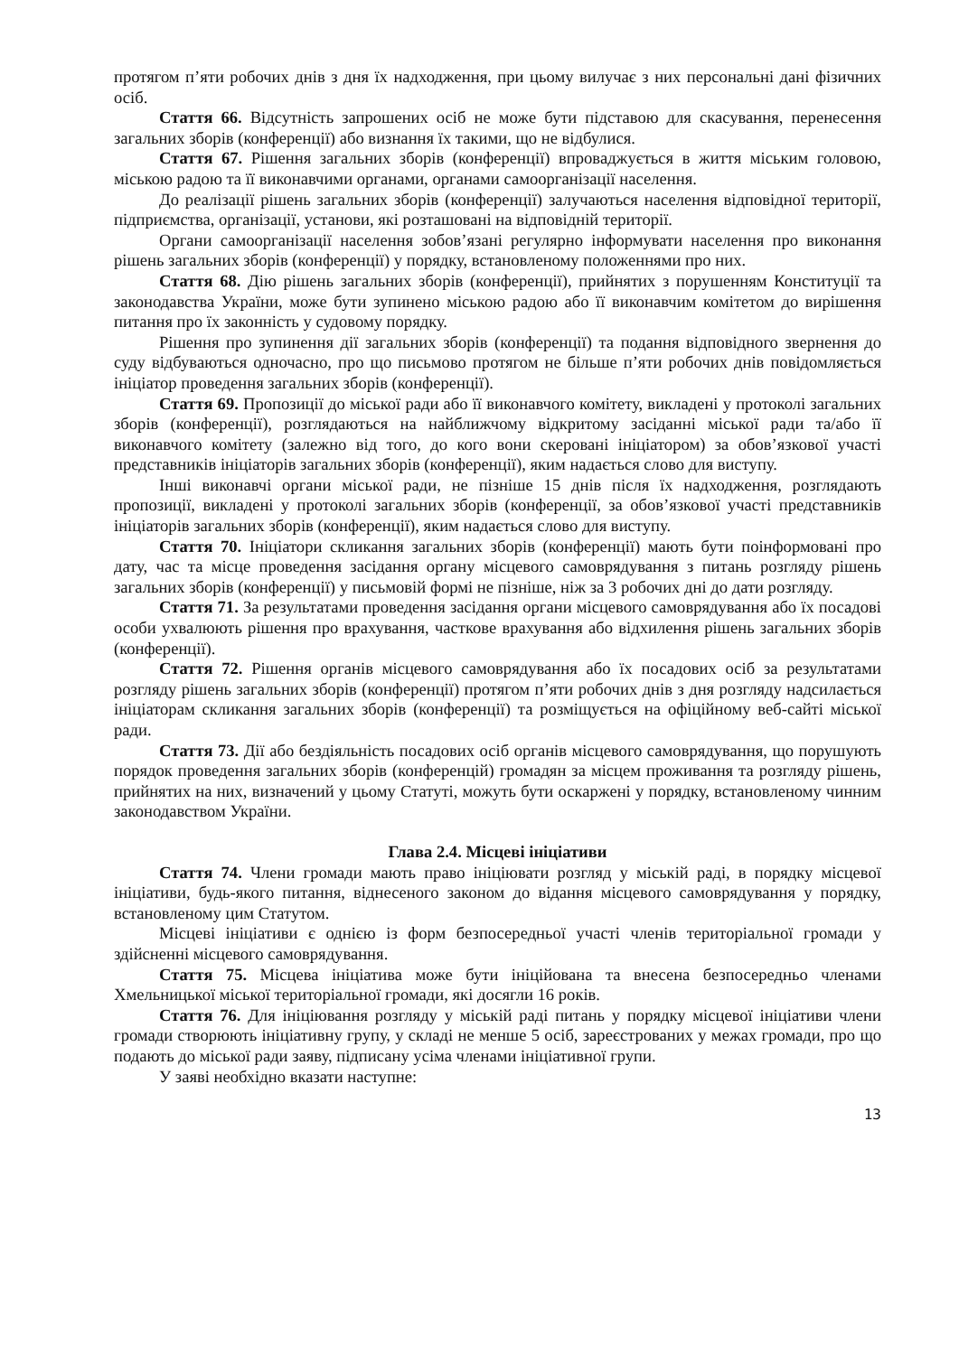протягом п’яти робочих днів з дня їх надходження, при цьому вилучає з них персональні дані фізичних осіб.
Стаття 66. Відсутність запрошених осіб не може бути підставою для скасування, перенесення загальних зборів (конференції) або визнання їх такими, що не відбулися.
Стаття 67. Рішення загальних зборів (конференції) впроваджується в життя міським головою, міською радою та її виконавчими органами, органами самоорганізації населення.
До реалізації рішень загальних зборів (конференції) залучаються населення відповідної території, підприємства, організації, установи, які розташовані на відповідній території.
Органи самоорганізації населення зобов’язані регулярно інформувати населення про виконання рішень загальних зборів (конференції) у порядку, встановленому положеннями про них.
Стаття 68. Дію рішень загальних зборів (конференції), прийнятих з порушенням Конституції та законодавства України, може бути зупинено міською радою або її виконавчим комітетом до вирішення питання про їх законність у судовому порядку.
Рішення про зупинення дії загальних зборів (конференції) та подання відповідного звернення до суду відбуваються одночасно, про що письмово протягом не більше п’яти робочих днів повідомляється ініціатор проведення загальних зборів (конференції).
Стаття 69. Пропозиції до міської ради або її виконавчого комітету, викладені у протоколі загальних зборів (конференції), розглядаються на найближчому відкритому засіданні міської ради та/або її виконавчого комітету (залежно від того, до кого вони скеровані ініціатором) за обов’язкової участі представників ініціаторів загальних зборів (конференції), яким надається слово для виступу.
Інші виконавчі органи міської ради, не пізніше 15 днів після їх надходження, розглядають пропозиції, викладені у протоколі загальних зборів (конференції, за обов’язкової участі представників ініціаторів загальних зборів (конференції), яким надається слово для виступу.
Стаття 70. Ініціатори скликання загальних зборів (конференції) мають бути поінформовані про дату, час та місце проведення засідання органу місцевого самоврядування з питань розгляду рішень загальних зборів (конференції) у письмовій формі не пізніше, ніж за 3 робочих дні до дати розгляду.
Стаття 71. За результатами проведення засідання органи місцевого самоврядування або їх посадові особи ухвалюють рішення про врахування, часткове врахування або відхилення рішень загальних зборів (конференції).
Стаття 72. Рішення органів місцевого самоврядування або їх посадових осіб за результатами розгляду рішень загальних зборів (конференції) протягом п’яти робочих днів з дня розгляду надсилається ініціаторам скликання загальних зборів (конференції) та розміщується на офіційному веб-сайті міської ради.
Стаття 73. Дії або бездіяльність посадових осіб органів місцевого самоврядування, що порушують порядок проведення загальних зборів (конференцій) громадян за місцем проживання та розгляду рішень, прийнятих на них, визначений у цьому Статуті, можуть бути оскаржені у порядку, встановленому чинним законодавством України.
Глава 2.4. Місцеві ініціативи
Стаття 74. Члени громади мають право ініціювати розгляд у міській раді, в порядку місцевої ініціативи, будь-якого питання, віднесеного законом до відання місцевого самоврядування у порядку, встановленому цим Статутом.
Місцеві ініціативи є однією із форм безпосередньої участі членів територіальної громади у здійсненні місцевого самоврядування.
Стаття 75. Місцева ініціатива може бути ініційована та внесена безпосередньо членами Хмельницької міської територіальної громади, які досягли 16 років.
Стаття 76. Для ініціювання розгляду у міській раді питань у порядку місцевої ініціативи члени громади створюють ініціативну групу, у складі не менше 5 осіб, зареєстрованих у межах громади, про що подають до міської ради заяву, підписану усіма членами ініціативної групи.
У заяві необхідно вказати наступне:
13